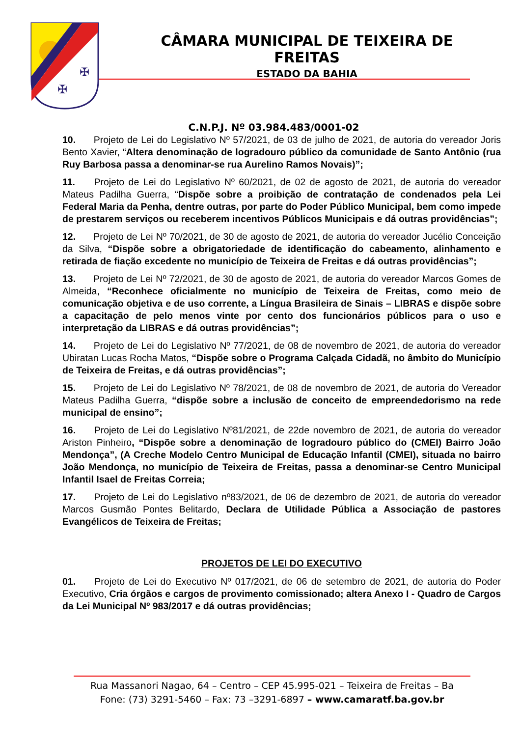✠
✠
CÂMARA MUNICIPAL DE TEIXEIRA DE FREITAS
ESTADO DA BAHIA
C.N.P.J. Nº 03.984.483/0001-02
10. Projeto de Lei do Legislativo Nº 57/2021, de 03 de julho de 2021, de autoria do vereador Joris Bento Xavier, “Altera denominação de logradouro público da comunidade de Santo Antônio (rua Ruy Barbosa passa a denominar-se rua Aurelino Ramos Novais)”;
11. Projeto de Lei do Legislativo Nº 60/2021, de 02 de agosto de 2021, de autoria do vereador Mateus Padilha Guerra, “Dispõe sobre a proibição de contratação de condenados pela Lei Federal Maria da Penha, dentre outras, por parte do Poder Público Municipal, bem como impede de prestarem serviços ou receberem incentivos Públicos Municipais e dá outras providências”;
12. Projeto de Lei Nº 70/2021, de 30 de agosto de 2021, de autoria do vereador Jucélio Conceição da Silva, “Dispõe sobre a obrigatoriedade de identificação do cabeamento, alinhamento e retirada de fiação excedente no município de Teixeira de Freitas e dá outras providências”;
13. Projeto de Lei Nº 72/2021, de 30 de agosto de 2021, de autoria do vereador Marcos Gomes de Almeida, “Reconhece oficialmente no município de Teixeira de Freitas, como meio de comunicação objetiva e de uso corrente, a Língua Brasileira de Sinais – LIBRAS e dispõe sobre a capacitação de pelo menos vinte por cento dos funcionários públicos para o uso e interpretação da LIBRAS e dá outras providências”;
14. Projeto de Lei do Legislativo Nº 77/2021, de 08 de novembro de 2021, de autoria do vereador Ubiratan Lucas Rocha Matos, “Dispõe sobre o Programa Calçada Cidadã, no âmbito do Município de Teixeira de Freitas, e dá outras providências”;
15. Projeto de Lei do Legislativo Nº 78/2021, de 08 de novembro de 2021, de autoria do Vereador Mateus Padilha Guerra, “dispõe sobre a inclusão de conceito de empreendedorismo na rede municipal de ensino”;
16. Projeto de Lei do Legislativo Nº81/2021, de 22de novembro de 2021, de autoria do vereador Ariston Pinheiro, “Dispõe sobre a denominação de logradouro público do (CMEI) Bairro João Mendonça”, (A Creche Modelo Centro Municipal de Educação Infantil (CMEI), situada no bairro João Mendonça, no município de Teixeira de Freitas, passa a denominar-se Centro Municipal Infantil Isael de Freitas Correia;
17. Projeto de Lei do Legislativo nº83/2021, de 06 de dezembro de 2021, de autoria do vereador Marcos Gusmão Pontes Belitardo, Declara de Utilidade Pública a Associação de pastores Evangélicos de Teixeira de Freitas;
PROJETOS DE LEI DO EXECUTIVO
01. Projeto de Lei do Executivo Nº 017/2021, de 06 de setembro de 2021, de autoria do Poder Executivo, Cria órgãos e cargos de provimento comissionado; altera Anexo I - Quadro de Cargos da Lei Municipal Nº 983/2017 e dá outras providências;
Rua Massanori Nagao, 64 – Centro – CEP 45.995-021 – Teixeira de Freitas – Ba
Fone: (73) 3291-5460 – Fax: 73 –3291-6897 – www.camaratf.ba.gov.br